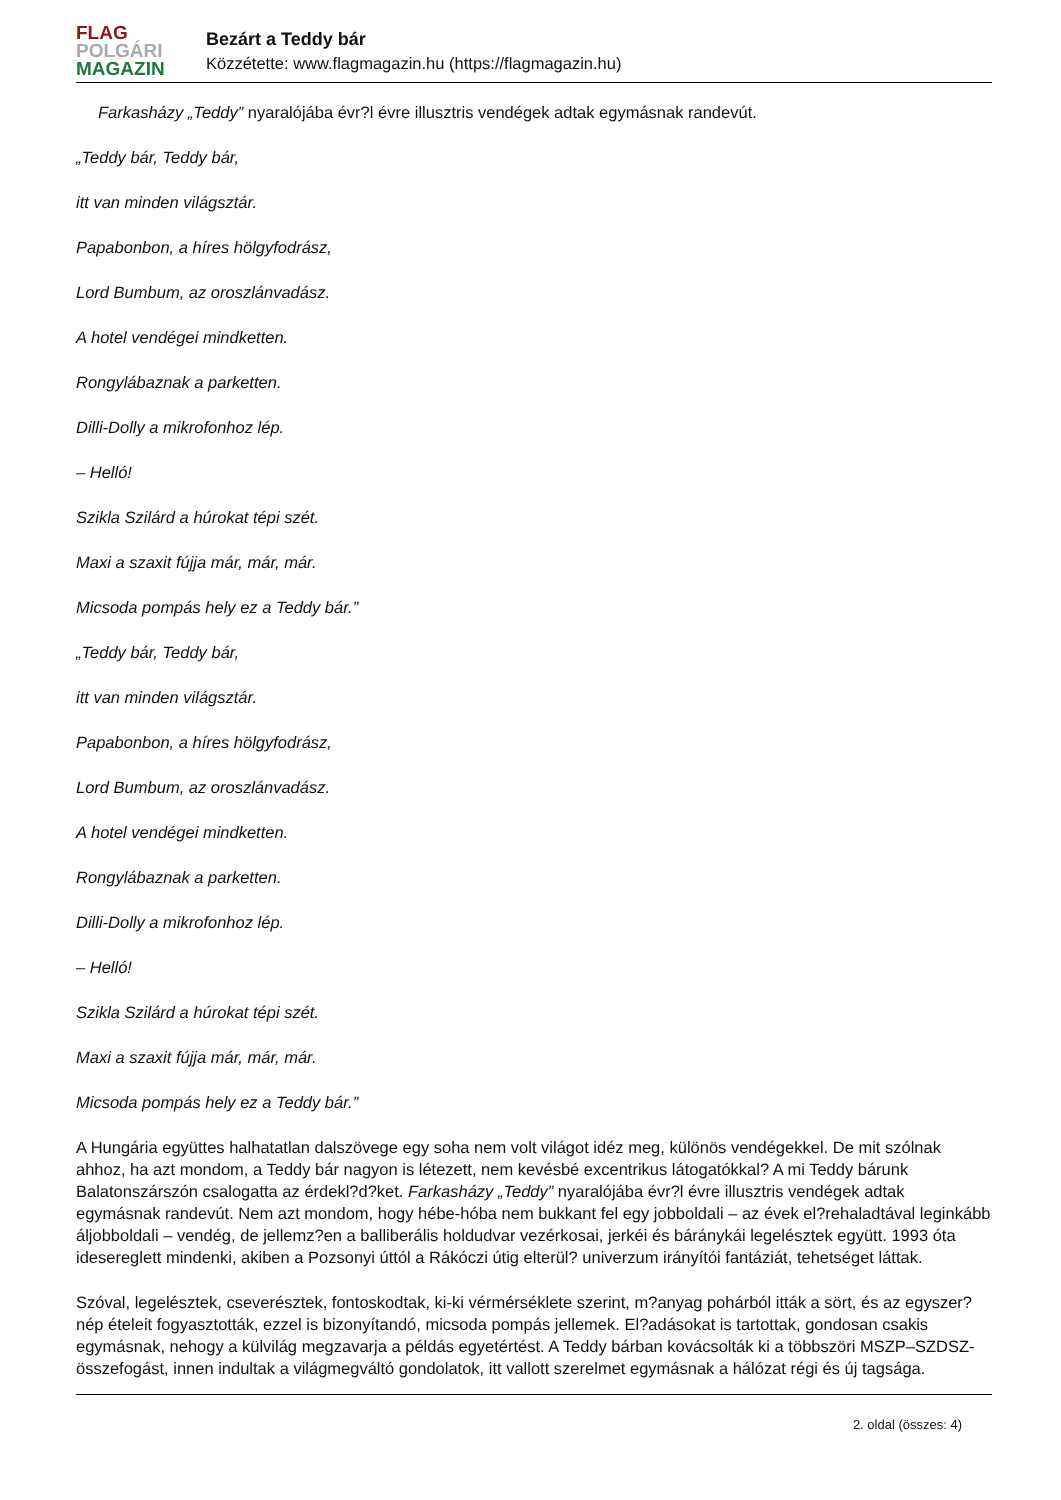FLAG
POLGÁRI
MAGAZIN
Bezárt a Teddy bár
Közzétette: www.flagmagazin.hu (https://flagmagazin.hu)
Farkasházy „Teddy” nyaralójába évr?l évre illusztris vendégek adtak egymásnak randevút.
„Teddy bár, Teddy bár,
itt van minden világsztár.
Papabonbon, a híres hölgyfodrász,
Lord Bumbum, az oroszlánvadász.
A hotel vendégei mindketten.
Rongylábaznak a parketten.
Dilli-Dolly a mikrofonhoz lép.
– Helló!
Szikla Szilárd a húrokat tépi szét.
Maxi a szaxit fújja már, már, már.
Micsoda pompás hely ez a Teddy bár.”
„Teddy bár, Teddy bár,
itt van minden világsztár.
Papabonbon, a híres hölgyfodrász,
Lord Bumbum, az oroszlánvadász.
A hotel vendégei mindketten.
Rongylábaznak a parketten.
Dilli-Dolly a mikrofonhoz lép.
– Helló!
Szikla Szilárd a húrokat tépi szét.
Maxi a szaxit fújja már, már, már.
Micsoda pompás hely ez a Teddy bár.”
A Hungária együttes halhatatlan dalszövege egy soha nem volt világot idéz meg, különös vendégekkel. De mit szólnak ahhoz, ha azt mondom, a Teddy bár nagyon is létezett, nem kevésbé excentrikus látogatókkal? A mi Teddy bárunk Balatonszárszón csalogatta az érdekl?d?ket. Farkasházy „Teddy” nyaralójába évr?l évre illusztris vendégek adtak egymásnak randevút. Nem azt mondom, hogy hébe-hóba nem bukkant fel egy jobboldali – az évek el?rehaladtával leginkább áljobboldali – vendég, de jellemz?en a balliberális holdudvar vezérkosai, jerkéi és báránykái legelésztek együtt. 1993 óta idesereglett mindenki, akiben a Pozsonyi úttól a Rákóczi útig elterül? univerzum irányítói fantáziát, tehetséget láttak.
Szóval, legelésztek, cseverésztek, fontoskodtak, ki-ki vérmérséklete szerint, m?anyag pohárból itták a sört, és az egyszer? nép ételeit fogyasztották, ezzel is bizonyítandó, micsoda pompás jellemek. El?adásokat is tartottak, gondosan csakis egymásnak, nehogy a külvilág megzavarja a példás egyetértést. A Teddy bárban kovácsolták ki a többszöri MSZP–SZDSZ-összefogást, innen indultak a világmegváltó gondolatok, itt vallott szerelmet egymásnak a hálózat régi és új tagsága.
2. oldal (összes: 4)